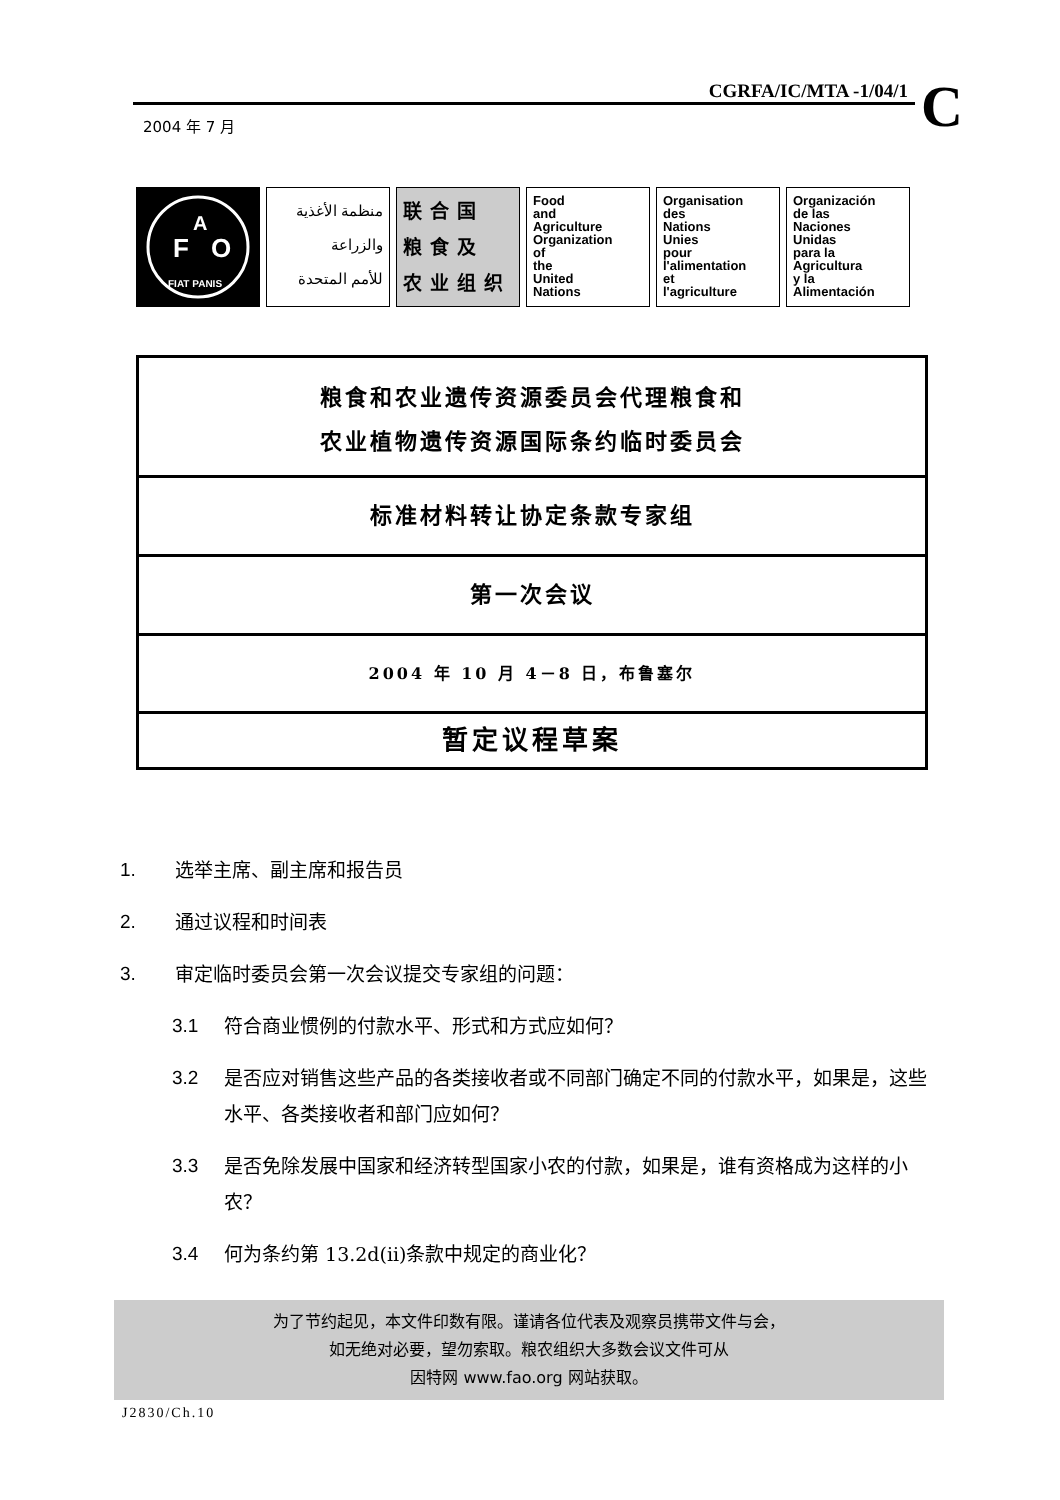CGRFA/IC/MTA -1/04/1
C
2004 年 7 月
F
A
O
FIAT PANIS
منظمة الأغذية
والزراعة
للأمم المتحدة
联合国
粮食及
农业组织
Food
and
Agriculture
Organization
of
the
United
Nations
Organisation
des
Nations
Unies
pour
l'alimentation
et
l'agriculture
Organización
de las
Naciones
Unidas
para la
Agricultura
y la
Alimentación
粮食和农业遗传资源委员会代理粮食和
农业植物遗传资源国际条约临时委员会
标准材料转让协定条款专家组
第一次会议
2004 年 10 月 4－8 日，布鲁塞尔
暂定议程草案
1. 选举主席、副主席和报告员
2. 通过议程和时间表
3. 审定临时委员会第一次会议提交专家组的问题：
3.1 符合商业惯例的付款水平、形式和方式应如何？
3.2 是否应对销售这些产品的各类接收者或不同部门确定不同的付款水平，如果是，这些水平、各类接收者和部门应如何？
3.3 是否免除发展中国家和经济转型国家小农的付款，如果是，谁有资格成为这样的小农？
3.4 何为条约第 13.2d(ii)条款中规定的商业化？
为了节约起见，本文件印数有限。谨请各位代表及观察员携带文件与会，
如无绝对必要，望勿索取。粮农组织大多数会议文件可从
因特网 www.fao.org 网站获取。
J2830/Ch.10